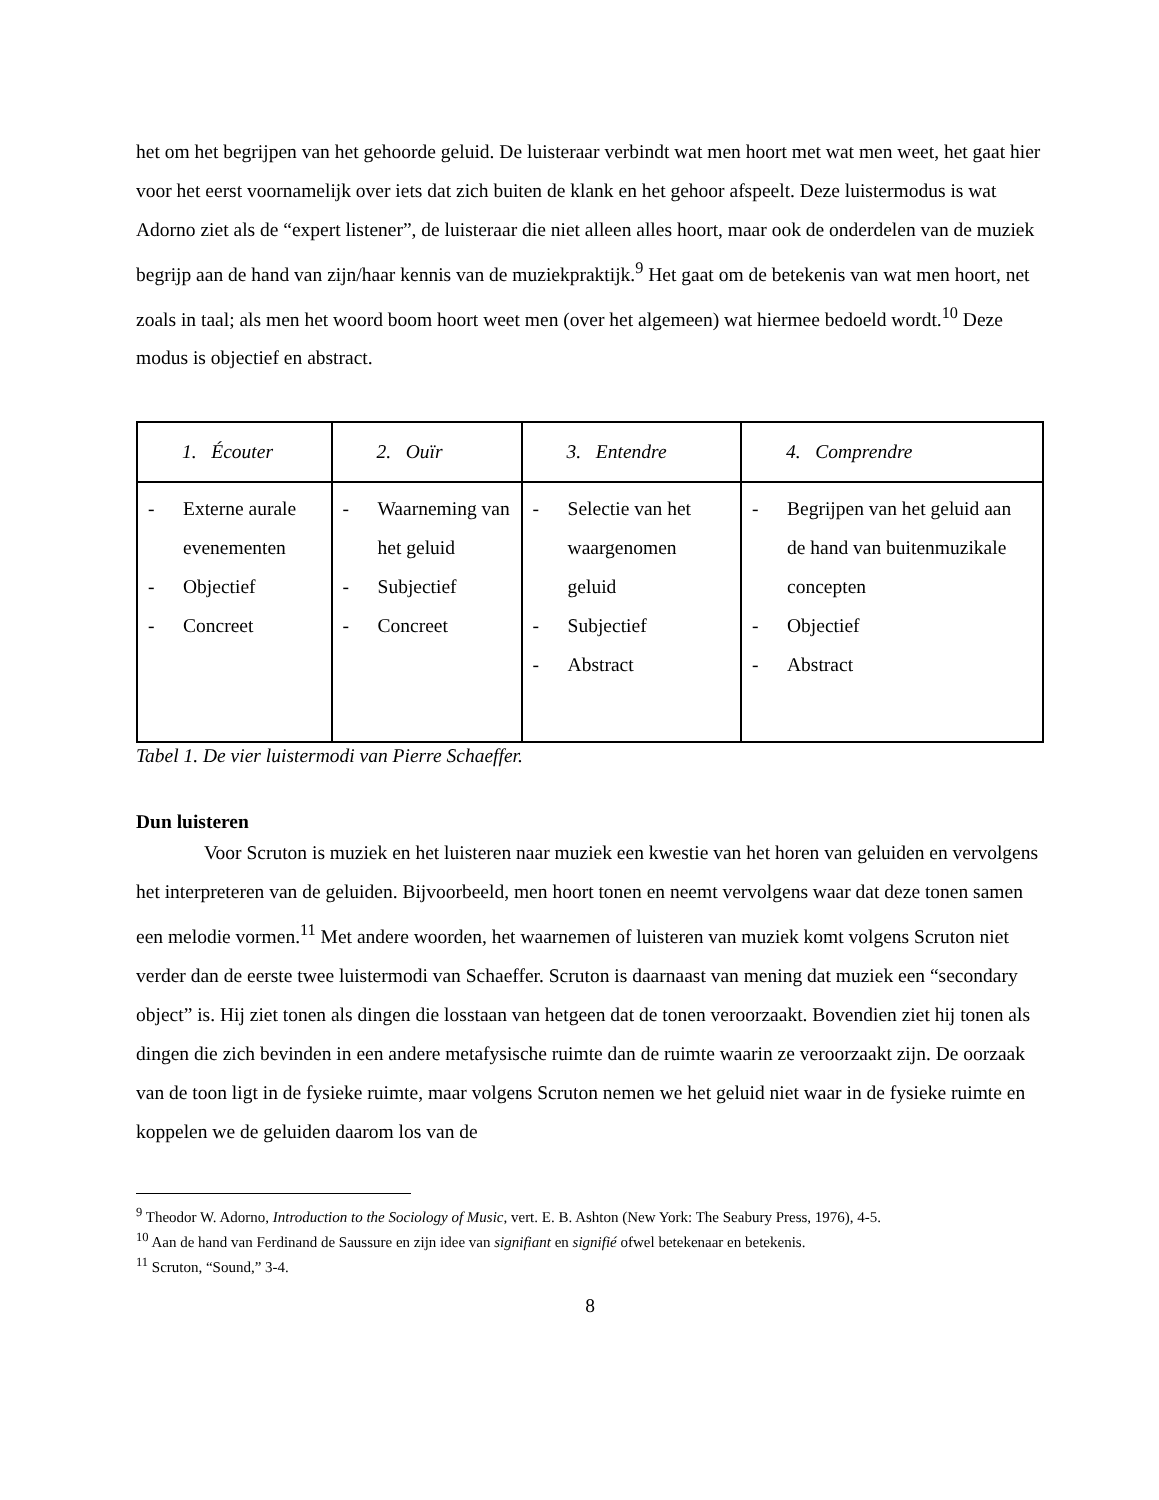het om het begrijpen van het gehoorde geluid. De luisteraar verbindt wat men hoort met wat men weet, het gaat hier voor het eerst voornamelijk over iets dat zich buiten de klank en het gehoor afspeelt. Deze luistermodus is wat Adorno ziet als de “expert listener”, de luisteraar die niet alleen alles hoort, maar ook de onderdelen van de muziek begrijp aan de hand van zijn/haar kennis van de muziekpraktijk.<sup>9</sup> Het gaat om de betekenis van wat men hoort, net zoals in taal; als men het woord boom hoort weet men (over het algemeen) wat hiermee bedoeld wordt.<sup>10</sup> Deze modus is objectief en abstract.
| 1. Écouter | 2. Ouïr | 3. Entendre | 4. Comprendre |
| --- | --- | --- | --- |
| - Externe aurale evenementen - Objectief - Concreet | - Waarneming van het geluid - Subjectief - Concreet | - Selectie van het waargenomen geluid - Subjectief - Abstract | - Begrijpen van het geluid aan de hand van buitenmuzikale concepten - Objectief - Abstract |
Tabel 1. De vier luistermodi van Pierre Schaeffer.
Dun luisteren
Voor Scruton is muziek en het luisteren naar muziek een kwestie van het horen van geluiden en vervolgens het interpreteren van de geluiden. Bijvoorbeeld, men hoort tonen en neemt vervolgens waar dat deze tonen samen een melodie vormen.<sup>11</sup> Met andere woorden, het waarnemen of luisteren van muziek komt volgens Scruton niet verder dan de eerste twee luistermodi van Schaeffer. Scruton is daarnaast van mening dat muziek een “secondary object” is. Hij ziet tonen als dingen die losstaan van hetgeen dat de tonen veroorzaakt. Bovendien ziet hij tonen als dingen die zich bevinden in een andere metafysische ruimte dan de ruimte waarin ze veroorzaakt zijn. De oorzaak van de toon ligt in de fysieke ruimte, maar volgens Scruton nemen we het geluid niet waar in de fysieke ruimte en koppelen we de geluiden daarom los van de
<sup>9</sup> Theodor W. Adorno, Introduction to the Sociology of Music, vert. E. B. Ashton (New York: The Seabury Press, 1976), 4-5.
<sup>10</sup> Aan de hand van Ferdinand de Saussure en zijn idee van signifiant en signifié ofwel betekenaar en betekenis.
<sup>11</sup> Scruton, “Sound,” 3-4.
8